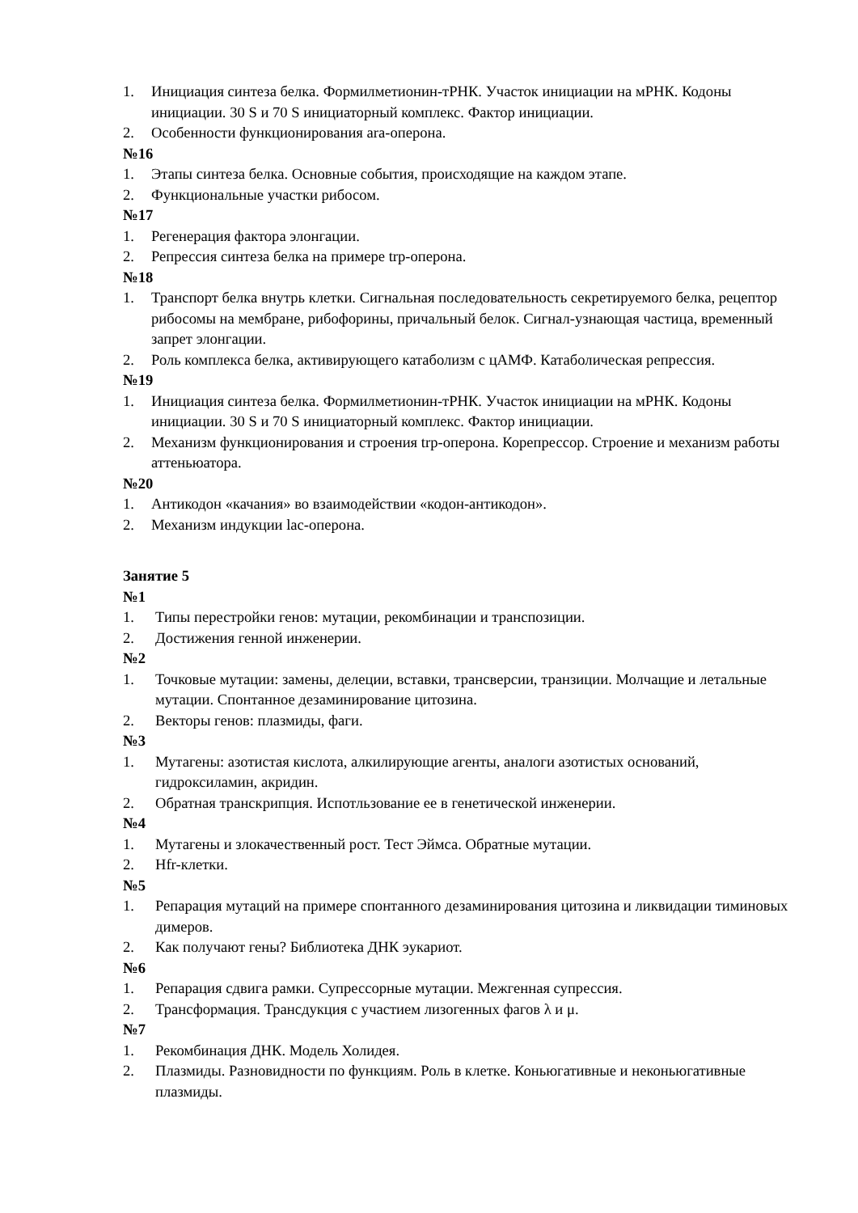1. Инициация синтеза белка. Формилметионин-тРНК. Участок инициации на мРНК. Кодоны инициации. 30 S и 70 S инициаторный комплекс. Фактор инициации.
2. Особенности функционирования ara-оперона.
№16
1. Этапы синтеза белка. Основные события, происходящие на каждом этапе.
2. Функциональные участки рибосом.
№17
1. Регенерация фактора элонгации.
2. Репрессия синтеза белка на примере trp-оперона.
№18
1. Транспорт белка внутрь клетки. Сигнальная последовательность секретируемого белка, рецептор рибосомы на мембране, рибофорины, причальный белок. Сигнал-узнающая частица, временный запрет элонгации.
2. Роль комплекса белка, активирующего катаболизм с цАМФ. Катаболическая репрессия.
№19
1. Инициация синтеза белка. Формилметионин-тРНК. Участок инициации на мРНК. Кодоны инициации. 30 S и 70 S инициаторный комплекс. Фактор инициации.
2. Механизм функционирования и строения trp-оперона. Корепрессор. Строение и механизм работы аттеньюатора.
№20
1. Антикодон «качания» во взаимодействии «кодон-антикодон».
2. Механизм индукции lac-оперона.
Занятие 5
№1
1. Типы перестройки генов: мутации, рекомбинации и транспозиции.
2. Достижения генной инженерии.
№2
1. Точковые мутации: замены, делеции, вставки, трансверсии, транзиции. Молчащие и летальные мутации. Спонтанное дезаминирование цитозина.
2. Векторы генов: плазмиды, фаги.
№3
1. Мутагены: азотистая кислота, алкилирующие агенты, аналоги азотистых оснований, гидроксиламин, акридин.
2. Обратная транскрипция. Испотльзование ее в генетической инженерии.
№4
1. Мутагены и злокачественный рост. Тест Эймса. Обратные мутации.
2. Hfr-клетки.
№5
1. Репарация мутаций на примере спонтанного дезаминирования цитозина и ликвидации тиминовых димеров.
2. Как получают гены? Библиотека ДНК эукариот.
№6
1. Репарация сдвига рамки. Супрессорные мутации. Межгенная супрессия.
2. Трансформация. Трансдукция с участием лизогенных фагов λ и μ.
№7
1. Рекомбинация ДНК. Модель Холидея.
2. Плазмиды. Разновидности по функциям. Роль в клетке. Коньюгативные и неконьюгативные плазмиды.